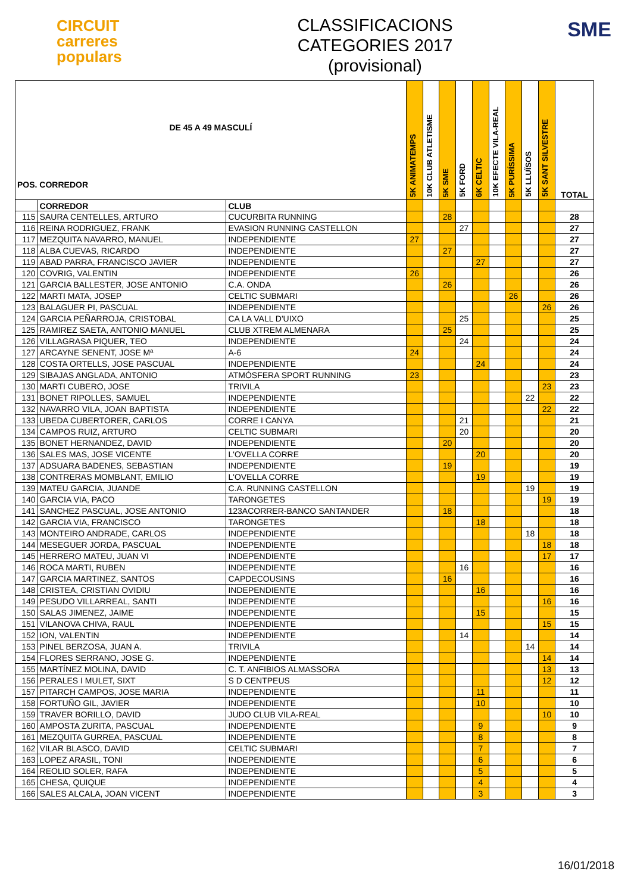CIRCUIT
carreres
populars
CLASSIFICACIONS
CATEGORIES 2017
(provisional)
SME
| DE 45 A 49 MASCULÍ POS. CORREDOR | | | 5K ANIMATEMPS | 10K CLUB ATLETISME | 5K SME | 5K FORD | 6K CELTIC | 10K EFECTE VILA-REAL | 5K PURÍSSIMA | 5K LLUÏSOS | 5K SANT SILVESTRE | TOTAL |
| --- | --- | --- | --- | --- | --- | --- | --- | --- | --- | --- | --- | --- |
| | CORREDOR | CLUB | | | | | | | | | | |
| 115 | SAURA CENTELLES, ARTURO | CUCURBITA RUNNING | | | 28 | | | | | | | 28 |
| 116 | REINA RODRIGUEZ, FRANK | EVASION RUNNING CASTELLON | | | | 27 | | | | | | 27 |
| 117 | MEZQUITA NAVARRO, MANUEL | INDEPENDIENTE | 27 | | | | | | | | | 27 |
| 118 | ALBA CUEVAS, RICARDO | INDEPENDIENTE | | | 27 | | | | | | | 27 |
| 119 | ABAD PARRA, FRANCISCO JAVIER | INDEPENDIENTE | | | | | 27 | | | | | 27 |
| 120 | COVRIG, VALENTIN | INDEPENDIENTE | 26 | | | | | | | | | 26 |
| 121 | GARCIA BALLESTER, JOSE ANTONIO | C.A. ONDA | | | 26 | | | | | | | 26 |
| 122 | MARTI MATA, JOSEP | CELTIC SUBMARI | | | | | | | 26 | | | 26 |
| 123 | BALAGUER PI, PASCUAL | INDEPENDIENTE | | | | | | | | | 26 | 26 |
| 124 | GARCIA PEÑARROJA, CRISTOBAL | CA LA VALL D'UIXO | | | | 25 | | | | | | 25 |
| 125 | RAMIREZ SAETA, ANTONIO MANUEL | CLUB XTREM ALMENARA | | | 25 | | | | | | | 25 |
| 126 | VILLAGRASA PIQUER, TEO | INDEPENDIENTE | | | | 24 | | | | | | 24 |
| 127 | ARCAYNE SENENT, JOSE Mª | A-6 | 24 | | | | | | | | | 24 |
| 128 | COSTA ORTELLS, JOSE PASCUAL | INDEPENDIENTE | | | | | 24 | | | | | 24 |
| 129 | SIBAJAS ANGLADA, ANTONIO | ATMÓSFERA SPORT RUNNING | 23 | | | | | | | | | 23 |
| 130 | MARTI CUBERO, JOSE | TRIVILA | | | | | | | | | 23 | 23 |
| 131 | BONET RIPOLLES, SAMUEL | INDEPENDIENTE | | | | | | | | 22 | | 22 |
| 132 | NAVARRO VILA, JOAN BAPTISTA | INDEPENDIENTE | | | | | | | | | 22 | 22 |
| 133 | UBEDA CUBERTORER, CARLOS | CORRE I CANYA | | | | 21 | | | | | | 21 |
| 134 | CAMPOS RUIZ, ARTURO | CELTIC SUBMARI | | | | 20 | | | | | | 20 |
| 135 | BONET HERNANDEZ, DAVID | INDEPENDIENTE | | | 20 | | | | | | | 20 |
| 136 | SALES MAS, JOSE VICENTE | L'OVELLA CORRE | | | | | 20 | | | | | 20 |
| 137 | ADSUARA BADENES, SEBASTIAN | INDEPENDIENTE | | | 19 | | | | | | | 19 |
| 138 | CONTRERAS MOMBLANT, EMILIO | L'OVELLA CORRE | | | | | 19 | | | | | 19 |
| 139 | MATEU GARCIA, JUANDE | C.A. RUNNING CASTELLON | | | | | | | | 19 | | 19 |
| 140 | GARCIA VIA, PACO | TARONGETES | | | | | | | | | 19 | 19 |
| 141 | SANCHEZ PASCUAL, JOSE ANTONIO | 123ACORRER-BANCO SANTANDER | | | 18 | | | | | | | 18 |
| 142 | GARCIA VIA, FRANCISCO | TARONGETES | | | | | 18 | | | | | 18 |
| 143 | MONTEIRO ANDRADE, CARLOS | INDEPENDIENTE | | | | | | | | 18 | | 18 |
| 144 | MESEGUER JORDA, PASCUAL | INDEPENDIENTE | | | | | | | | | 18 | 18 |
| 145 | HERRERO MATEU, JUAN VI | INDEPENDIENTE | | | | | | | | | 17 | 17 |
| 146 | ROCA MARTI, RUBEN | INDEPENDIENTE | | | | 16 | | | | | | 16 |
| 147 | GARCIA MARTINEZ, SANTOS | CAPDECOUSINS | | | 16 | | | | | | | 16 |
| 148 | CRISTEA, CRISTIAN OVIDIU | INDEPENDIENTE | | | | | 16 | | | | | 16 |
| 149 | PESUDO VILLARREAL, SANTI | INDEPENDIENTE | | | | | | | | | 16 | 16 |
| 150 | SALAS JIMENEZ, JAIME | INDEPENDIENTE | | | | | 15 | | | | | 15 |
| 151 | VILANOVA CHIVA, RAUL | INDEPENDIENTE | | | | | | | | | 15 | 15 |
| 152 | ION, VALENTIN | INDEPENDIENTE | | | | 14 | | | | | | 14 |
| 153 | PINEL BERZOSA, JUAN A. | TRIVILA | | | | | | | | 14 | | 14 |
| 154 | FLORES SERRANO, JOSE G. | INDEPENDIENTE | | | | | | | | | 14 | 14 |
| 155 | MARTÍNEZ MOLINA, DAVID | C. T. ANFIBIOS ALMASSORA | | | | | | | | | 13 | 13 |
| 156 | PERALES I MULET, SIXT | S D CENTPEUS | | | | | | | | | 12 | 12 |
| 157 | PITARCH CAMPOS, JOSE MARIA | INDEPENDIENTE | | | | | 11 | | | | | 11 |
| 158 | FORTUÑO GIL, JAVIER | INDEPENDIENTE | | | | | 10 | | | | | 10 |
| 159 | TRAVER BORILLO, DAVID | JUDO CLUB VILA-REAL | | | | | | | | | 10 | 10 |
| 160 | AMPOSTA ZURITA, PASCUAL | INDEPENDIENTE | | | | | 9 | | | | | 9 |
| 161 | MEZQUITA GURREA, PASCUAL | INDEPENDIENTE | | | | | 8 | | | | | 8 |
| 162 | VILAR BLASCO, DAVID | CELTIC SUBMARI | | | | | 7 | | | | | 7 |
| 163 | LOPEZ ARASIL, TONI | INDEPENDIENTE | | | | | 6 | | | | | 6 |
| 164 | REOLID SOLER, RAFA | INDEPENDIENTE | | | | | 5 | | | | | 5 |
| 165 | CHESA, QUIQUE | INDEPENDIENTE | | | | | 4 | | | | | 4 |
| 166 | SALES ALCALA, JOAN VICENT | INDEPENDIENTE | | | | | 3 | | | | | 3 |
16/01/2018